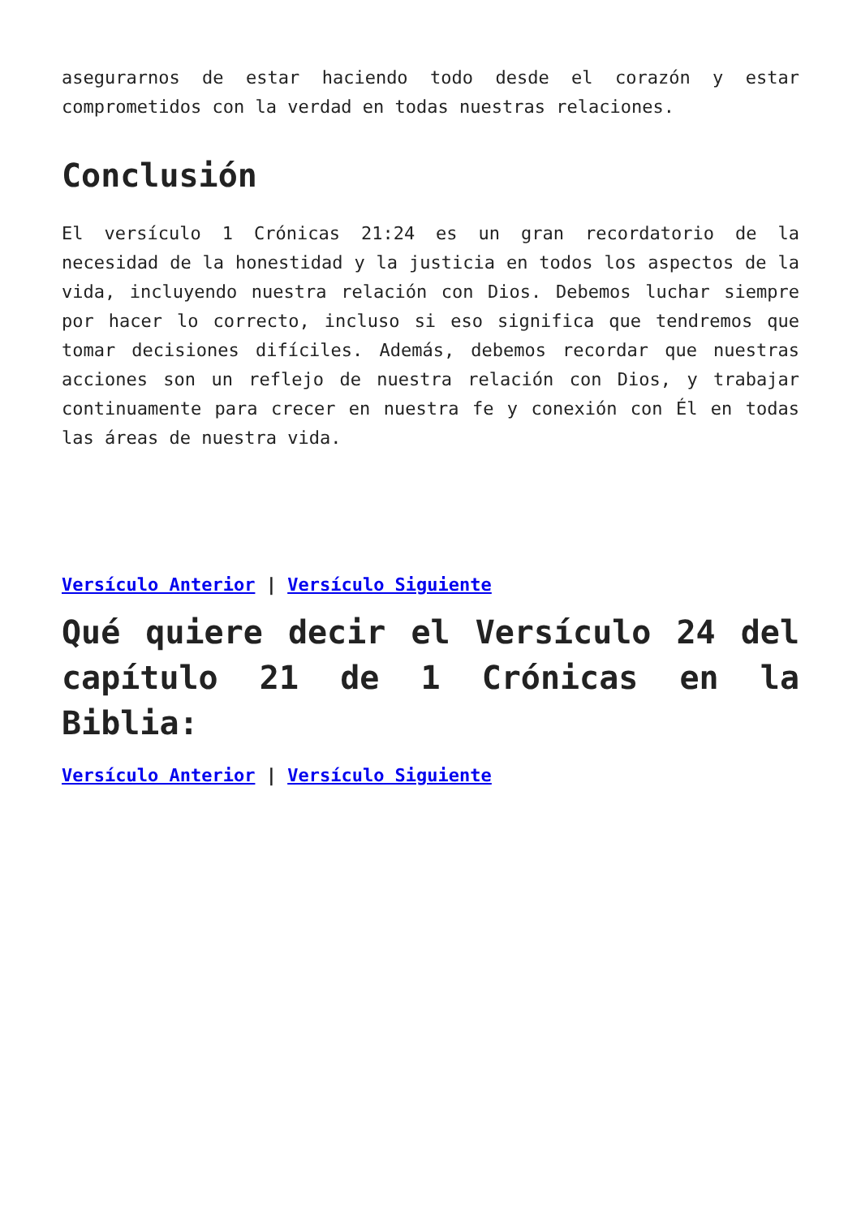asegurarnos de estar haciendo todo desde el corazón y estar comprometidos con la verdad en todas nuestras relaciones.
Conclusión
El versículo 1 Crónicas 21:24 es un gran recordatorio de la necesidad de la honestidad y la justicia en todos los aspectos de la vida, incluyendo nuestra relación con Dios. Debemos luchar siempre por hacer lo correcto, incluso si eso significa que tendremos que tomar decisiones difíciles. Además, debemos recordar que nuestras acciones son un reflejo de nuestra relación con Dios, y trabajar continuamente para crecer en nuestra fe y conexión con Él en todas las áreas de nuestra vida.
Versículo Anterior | Versículo Siguiente
Qué quiere decir el Versículo 24 del capítulo 21 de 1 Crónicas en la Biblia:
Versículo Anterior | Versículo Siguiente